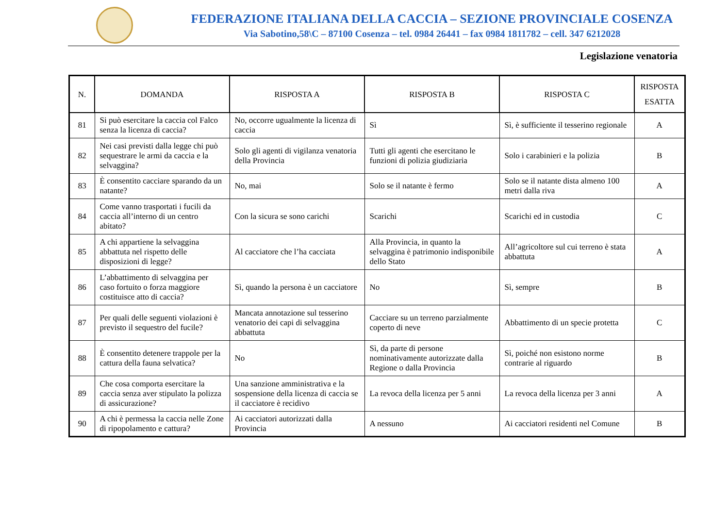FEDERAZIONE ITALIANA DELLA CACCIA – SEZIONE PROVINCIALE COSENZA
Via Sabotino,58\C – 87100 Cosenza – tel. 0984 26441 – fax 0984 1811782 – cell. 347 6212028
Legislazione venatoria
| N. | DOMANDA | RISPOSTA A | RISPOSTA B | RISPOSTA C | RISPOSTA ESATTA |
| --- | --- | --- | --- | --- | --- |
| 81 | Si può esercitare la caccia col Falco senza la licenza di caccia? | No, occorre ugualmente la licenza di caccia | Sì | Sì, è sufficiente il tesserino regionale | A |
| 82 | Nei casi previsti dalla legge chi può sequestrare le armi da caccia e la selvaggina? | Solo gli agenti di vigilanza venatoria della Provincia | Tutti gli agenti che esercitano le funzioni di polizia giudiziaria | Solo i carabinieri e la polizia | B |
| 83 | È consentito cacciare sparando da un natante? | No, mai | Solo se il natante è fermo | Solo se il natante dista almeno 100 metri dalla riva | A |
| 84 | Come vanno trasportati i fucili da caccia all’interno di un centro abitato? | Con la sicura se sono carichi | Scarichi | Scarichi ed in custodia | C |
| 85 | A chi appartiene la selvaggina abbattuta nel rispetto delle disposizioni di legge? | Al cacciatore che l’ha cacciata | Alla Provincia, in quanto la selvaggina è patrimonio indisponibile dello Stato | All’agricoltore sul cui terreno è stata abbattuta | A |
| 86 | L’abbattimento di selvaggina per caso fortuito o forza maggiore costituisce atto di caccia? | Sì, quando la persona è un cacciatore | No | Sì, sempre | B |
| 87 | Per quali delle seguenti violazioni è previsto il sequestro del fucile? | Mancata annotazione sul tesserino venatorio dei capi di selvaggina abbattuta | Cacciare su un terreno parzialmente coperto di neve | Abbattimento di un specie protetta | C |
| 88 | È consentito detenere trappole per la cattura della fauna selvatica? | No | Sì, da parte di persone nominativamente autorizzate dalla Regione o dalla Provincia | Sì, poiché non esistono norme contrarie al riguardo | B |
| 89 | Che cosa comporta esercitare la caccia senza aver stipulato la polizza di assicurazione? | Una sanzione amministrativa e la sospensione della licenza di caccia se il cacciatore è recidivo | La revoca della licenza per 5 anni | La revoca della licenza per 3 anni | A |
| 90 | A chi è permessa la caccia nelle Zone di ripopolamento e cattura? | Ai cacciatori autorizzati dalla Provincia | A nessuno | Ai cacciatori residenti nel Comune | B |